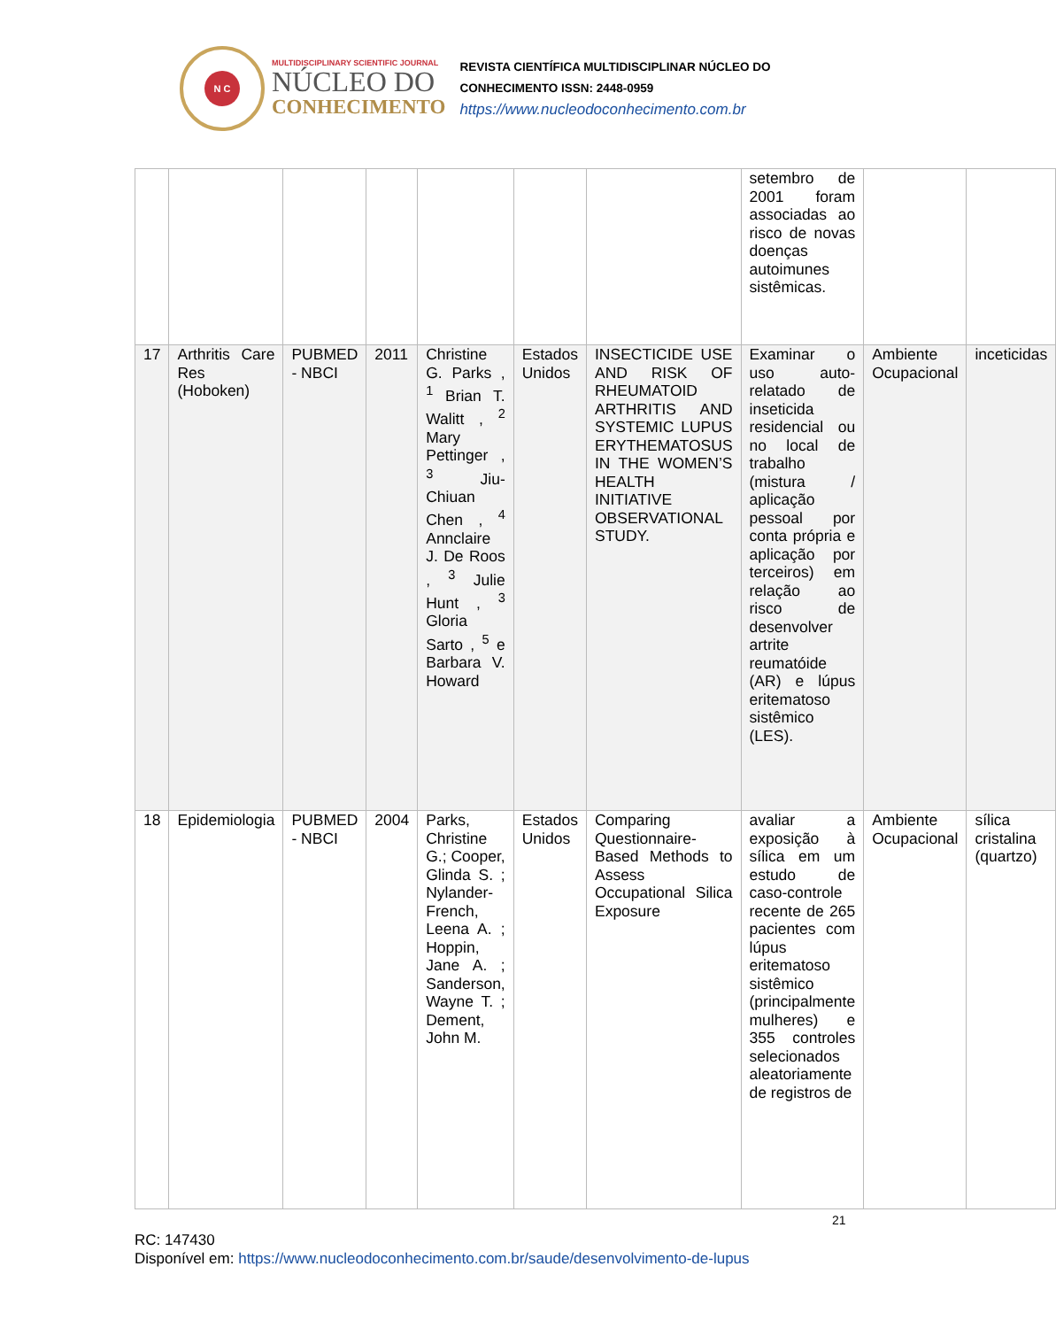N C
MULTIDISCIPLINARY SCIENTIFIC JOURNAL
NÚCLEO DO
CONHECIMENTO
REVISTA CIENTÍFICA MULTIDISCIPLINAR NÚCLEO DO
CONHECIMENTO ISSN: 2448-0959
https://www.nucleodoconhecimento.com.br
| | | | | | | | setembro de 2001 foram associadas ao risco de novas doenças autoimunes sistêmicas. | | |
| 17 | Arthritis Care Res (Hoboken) | PUBMED - NBCI | 2011 | Christine G. Parks , <sup>1</sup> Brian T. Walitt , <sup>2</sup> Mary Pettinger , <sup>3</sup> Jiu-Chiuan Chen , <sup>4</sup> Annclaire J. De Roos , <sup>3</sup> Julie Hunt , <sup>3</sup> Gloria Sarto , <sup>5</sup> e Barbara V. Howard | Estados Unidos | INSECTICIDE USE AND RISK OF RHEUMATOID ARTHRITIS AND SYSTEMIC LUPUS ERYTHEMATOSUS IN THE WOMEN’S HEALTH INITIATIVE OBSERVATIONAL STUDY. | Examinar o uso auto-relatado de inseticida residencial ou no local de trabalho (mistura / aplicação pessoal por conta própria e aplicação por terceiros) em relação ao risco de desenvolver artrite reumatóide (AR) e lúpus eritematoso sistêmico (LES). | Ambiente Ocupacional | inceticidas |
| 18 | Epidemiologia | PUBMED - NBCI | 2004 | Parks, Christine G.; Cooper, Glinda S. ; Nylander-French, Leena A. ; Hoppin, Jane A. ; Sanderson, Wayne T. ; Dement, John M. | Estados Unidos | Comparing Questionnaire-Based Methods to Assess Occupational Silica Exposure | avaliar a exposição à sílica em um estudo de caso-controle recente de 265 pacientes com lúpus eritematoso sistêmico (principalmente mulheres) e 355 controles selecionados aleatoriamente de registros de | Ambiente Ocupacional | sílica cristalina (quartzo) |
21
RC: 147430
Disponível em: https://www.nucleodoconhecimento.com.br/saude/desenvolvimento-de-lupus